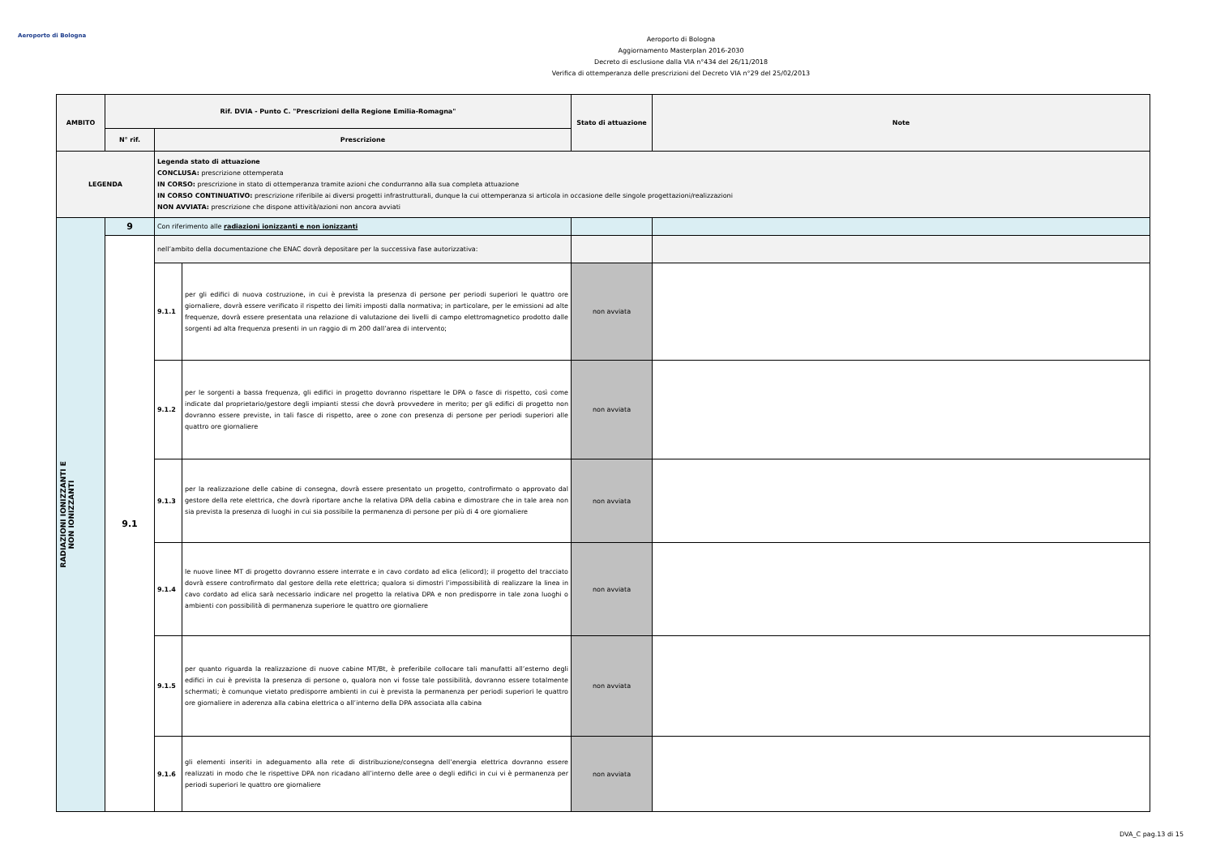Aeroporto di Bologna
Aeroporto di Bologna
Aggiornamento Masterplan 2016-2030
Decreto di esclusione dalla VIA n°434 del 26/11/2018
Verifica di ottemperanza delle prescrizioni del Decreto VIA n°29 del 25/02/2013
| AMBITO | Rif. DVIA - Punto C. "Prescrizioni della Regione Emilia-Romagna" | | | Stato di attuazione | Note |
| --- | --- | --- | --- | --- | --- |
| | N° rif. | Prescrizione | | | |
| LEGENDA | | Legenda stato di attuazione CONCLUSA: prescrizione ottemperata IN CORSO: prescrizione in stato di ottemperanza tramite azioni che condurranno alla sua completa attuazione IN CORSO CONTINUATIVO: prescrizione riferibile ai diversi progetti infrastrutturali, dunque la cui ottemperanza si articola in occasione delle singole progettazioni/realizzazioni NON AVVIATA: prescrizione che dispone attività/azioni non ancora avviati | | | |
| RADIAZIONI IONIZZANTI E NON IONIZZANTI | 9 | Con riferimento alle radiazioni ionizzanti e non ionizzanti | | | |
| | 9.1 | nell’ambito della documentazione che ENAC dovrà depositare per la successiva fase autorizzativa: | | | |
| | | 9.1.1 | per gli edifici di nuova costruzione, in cui è prevista la presenza di persone per periodi superiori le quattro ore giornaliere, dovrà essere verificato il rispetto dei limiti imposti dalla normativa; in particolare, per le emissioni ad alte frequenze, dovrà essere presentata una relazione di valutazione dei livelli di campo elettromagnetico prodotto dalle sorgenti ad alta frequenza presenti in un raggio di m 200 dall’area di intervento; | non avviata | |
| | | 9.1.2 | per le sorgenti a bassa frequenza, gli edifici in progetto dovranno rispettare le DPA o fasce di rispetto, così come indicate dal proprietario/gestore degli impianti stessi che dovrà provvedere in merito; per gli edifici di progetto non dovranno essere previste, in tali fasce di rispetto, aree o zone con presenza di persone per periodi superiori alle quattro ore giornaliere | non avviata | |
| | | 9.1.3 | per la realizzazione delle cabine di consegna, dovrà essere presentato un progetto, controfirmato o approvato dal gestore della rete elettrica, che dovrà riportare anche la relativa DPA della cabina e dimostrare che in tale area non sia prevista la presenza di luoghi in cui sia possibile la permanenza di persone per più di 4 ore giornaliere | non avviata | |
| | | 9.1.4 | le nuove linee MT di progetto dovranno essere interrate e in cavo cordato ad elica (elicord); il progetto del tracciato dovrà essere controfirmato dal gestore della rete elettrica; qualora si dimostri l’impossibilità di realizzare la linea in cavo cordato ad elica sarà necessario indicare nel progetto la relativa DPA e non predisporre in tale zona luoghi o ambienti con possibilità di permanenza superiore le quattro ore giornaliere | non avviata | |
| | | 9.1.5 | per quanto riguarda la realizzazione di nuove cabine MT/Bt, è preferibile collocare tali manufatti all’esterno degli edifici in cui è prevista la presenza di persone o, qualora non vi fosse tale possibilità, dovranno essere totalmente schermati; è comunque vietato predisporre ambienti in cui è prevista la permanenza per periodi superiori le quattro ore giornaliere in aderenza alla cabina elettrica o all’interno della DPA associata alla cabina | non avviata | |
| | | 9.1.6 | gli elementi inseriti in adeguamento alla rete di distribuzione/consegna dell’energia elettrica dovranno essere realizzati in modo che le rispettive DPA non ricadano all’interno delle aree o degli edifici in cui vi è permanenza per periodi superiori le quattro ore giornaliere | non avviata | |
DVA_C pag.13 di 15